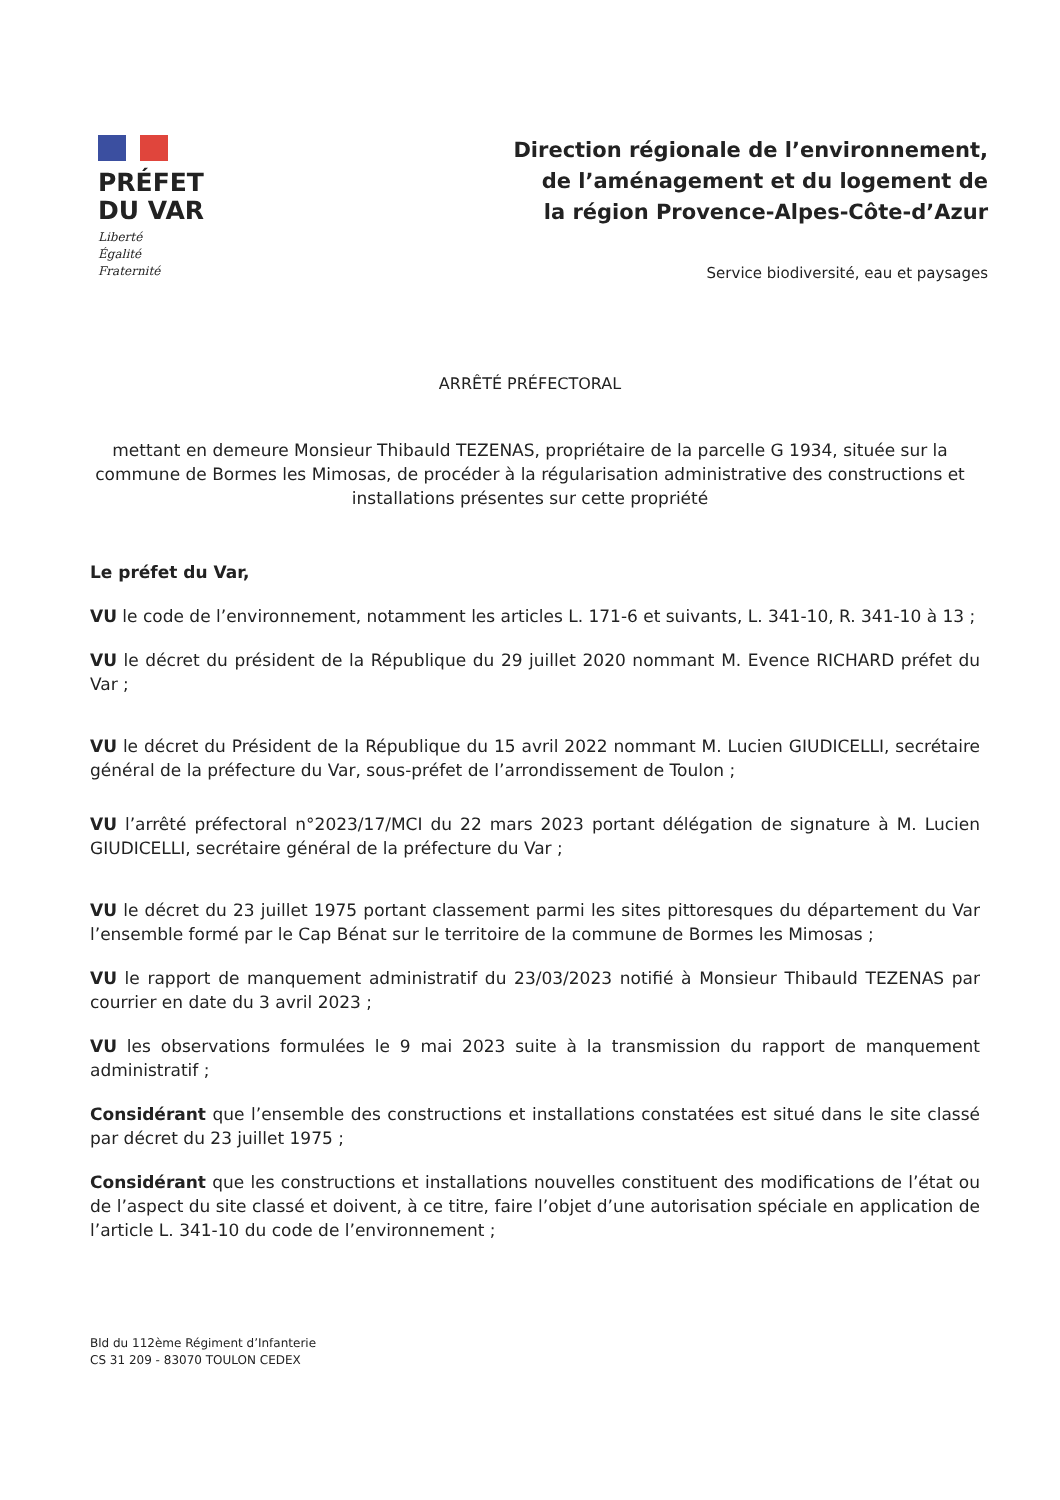PRÉFET
DU VAR
Liberté
Égalité
Fraternité
Direction régionale de l’environnement,
de l’aménagement et du logement de
la région Provence-Alpes-Côte-d’Azur
Service biodiversité, eau et paysages
ARRÊTÉ PRÉFECTORAL
mettant en demeure Monsieur Thibauld TEZENAS, propriétaire de la parcelle G 1934, située sur la commune de Bormes les Mimosas, de procéder à la régularisation administrative des constructions et installations présentes sur cette propriété
Le préfet du Var,
VU le code de l’environnement, notamment les articles L. 171-6 et suivants, L. 341-10, R. 341-10 à 13 ;
VU le décret du président de la République du 29 juillet 2020 nommant M. Evence RICHARD préfet du Var ;
VU le décret du Président de la République du 15 avril 2022 nommant M. Lucien GIUDICELLI, secrétaire général de la préfecture du Var, sous-préfet de l’arrondissement de Toulon ;
VU l’arrêté préfectoral n°2023/17/MCI du 22 mars 2023 portant délégation de signature à M. Lucien GIUDICELLI, secrétaire général de la préfecture du Var ;
VU le décret du 23 juillet 1975 portant classement parmi les sites pittoresques du département du Var l’ensemble formé par le Cap Bénat sur le territoire de la commune de Bormes les Mimosas ;
VU le rapport de manquement administratif du 23/03/2023 notifié à Monsieur Thibauld TEZENAS par courrier en date du 3 avril 2023 ;
VU les observations formulées le 9 mai 2023 suite à la transmission du rapport de manquement administratif ;
Considérant que l’ensemble des constructions et installations constatées est situé dans le site classé par décret du 23 juillet 1975 ;
Considérant que les constructions et installations nouvelles constituent des modifications de l’état ou de l’aspect du site classé et doivent, à ce titre, faire l’objet d’une autorisation spéciale en application de l’article L. 341-10 du code de l’environnement ;
Bld du 112ème Régiment d’Infanterie
CS 31 209 - 83070 TOULON CEDEX